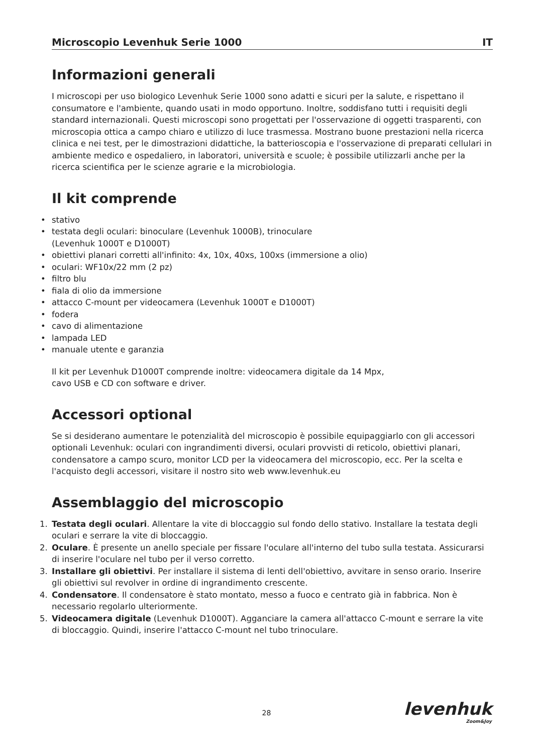Microscopio Levenhuk Serie 1000 IT
Informazioni generali
I microscopi per uso biologico Levenhuk Serie 1000 sono adatti e sicuri per la salute, e rispettano il consumatore e l'ambiente, quando usati in modo opportuno. Inoltre, soddisfano tutti i requisiti degli standard internazionali. Questi microscopi sono progettati per l'osservazione di oggetti trasparenti, con microscopia ottica a campo chiaro e utilizzo di luce trasmessa. Mostrano buone prestazioni nella ricerca clinica e nei test, per le dimostrazioni didattiche, la batterioscopia e l'osservazione di preparati cellulari in ambiente medico e ospedaliero, in laboratori, università e scuole; è possibile utilizzarli anche per la ricerca scientifica per le scienze agrarie e la microbiologia.
Il kit comprende
• stativo
• testata degli oculari: binoculare (Levenhuk 1000B), trinoculare
(Levenhuk 1000T e D1000T)
• obiettivi planari corretti all'infinito: 4x, 10x, 40xs, 100xs (immersione a olio)
• oculari: WF10x/22 mm (2 pz)
• filtro blu
• fiala di olio da immersione
• attacco C-mount per videocamera (Levenhuk 1000T e D1000T)
• fodera
• cavo di alimentazione
• lampada LED
• manuale utente e garanzia
Il kit per Levenhuk D1000T comprende inoltre: videocamera digitale da 14 Mpx,
cavo USB e CD con software e driver.
Accessori optional
Se si desiderano aumentare le potenzialità del microscopio è possibile equipaggiarlo con gli accessori optionali Levenhuk: oculari con ingrandimenti diversi, oculari provvisti di reticolo, obiettivi planari, condensatore a campo scuro, monitor LCD per la videocamera del microscopio, ecc. Per la scelta e l'acquisto degli accessori, visitare il nostro sito web www.levenhuk.eu
Assemblaggio del microscopio
1. Testata degli oculari. Allentare la vite di bloccaggio sul fondo dello stativo. Installare la testata degli oculari e serrare la vite di bloccaggio.
2. Oculare. È presente un anello speciale per fissare l'oculare all'interno del tubo sulla testata. Assicurarsi di inserire l'oculare nel tubo per il verso corretto.
3. Installare gli obiettivi. Per installare il sistema di lenti dell'obiettivo, avvitare in senso orario. Inserire gli obiettivi sul revolver in ordine di ingrandimento crescente.
4. Condensatore. Il condensatore è stato montato, messo a fuoco e centrato già in fabbrica. Non è necessario regolarlo ulteriormente.
5. Videocamera digitale (Levenhuk D1000T). Agganciare la camera all'attacco C-mount e serrare la vite di bloccaggio. Quindi, inserire l'attacco C-mount nel tubo trinoculare.
28 levenhuk
Zoom&Joy